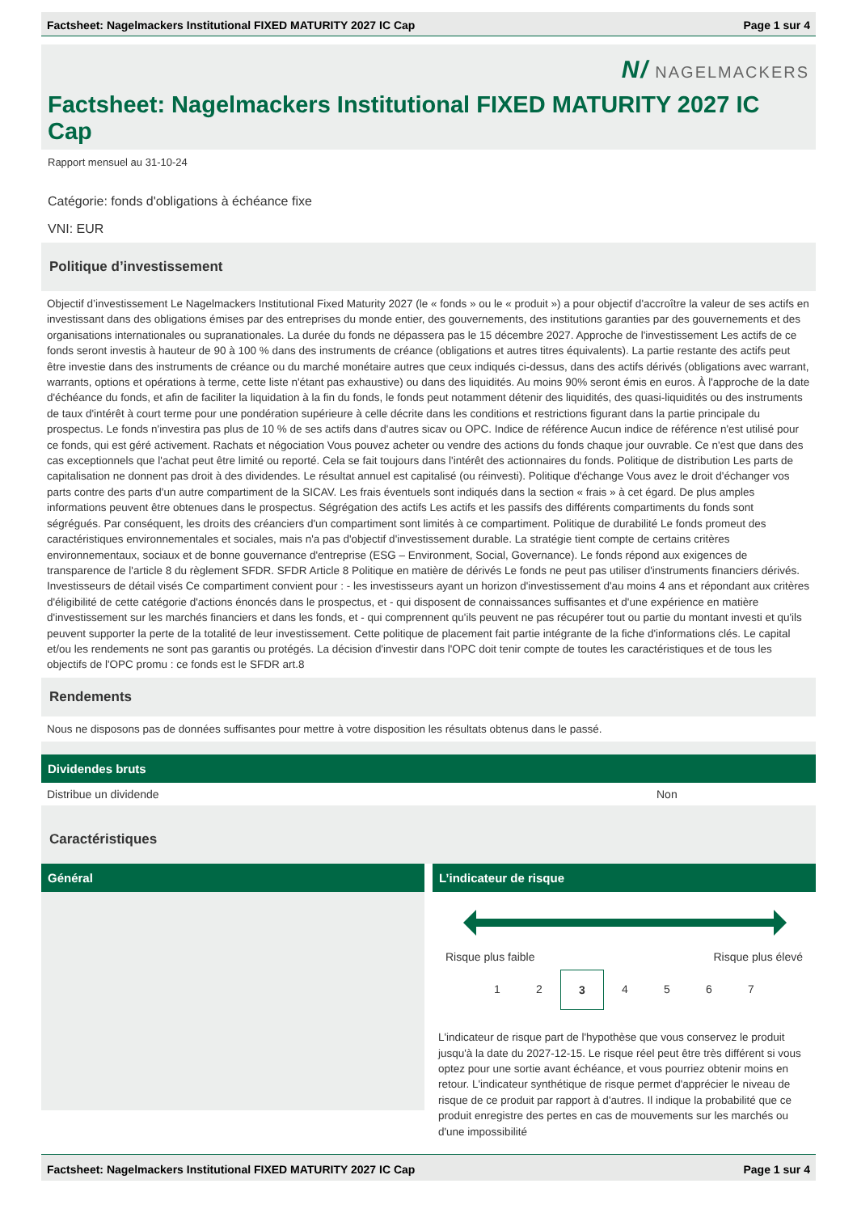Factsheet: Nagelmackers Institutional FIXED MATURITY 2027 IC Cap Page 1 sur 4
N/ NAGELMACKERS
Factsheet: Nagelmackers Institutional FIXED MATURITY 2027 IC Cap
Rapport mensuel au 31-10-24
Catégorie: fonds d'obligations à échéance fixe
VNI: EUR
Politique d’investissement
Objectif d’investissement Le Nagelmackers Institutional Fixed Maturity 2027 (le « fonds » ou le « produit ») a pour objectif d'accroître la valeur de ses actifs en investissant dans des obligations émises par des entreprises du monde entier, des gouvernements, des institutions garanties par des gouvernements et des organisations internationales ou supranationales. La durée du fonds ne dépassera pas le 15 décembre 2027. Approche de l'investissement Les actifs de ce fonds seront investis à hauteur de 90 à 100 % dans des instruments de créance (obligations et autres titres équivalents). La partie restante des actifs peut être investie dans des instruments de créance ou du marché monétaire autres que ceux indiqués ci-dessus, dans des actifs dérivés (obligations avec warrant, warrants, options et opérations à terme, cette liste n'étant pas exhaustive) ou dans des liquidités. Au moins 90% seront émis en euros. À l'approche de la date d'échéance du fonds, et afin de faciliter la liquidation à la fin du fonds, le fonds peut notamment détenir des liquidités, des quasi-liquidités ou des instruments de taux d'intérêt à court terme pour une pondération supérieure à celle décrite dans les conditions et restrictions figurant dans la partie principale du prospectus. Le fonds n'investira pas plus de 10 % de ses actifs dans d'autres sicav ou OPC. Indice de référence Aucun indice de référence n'est utilisé pour ce fonds, qui est géré activement. Rachats et négociation Vous pouvez acheter ou vendre des actions du fonds chaque jour ouvrable. Ce n'est que dans des cas exceptionnels que l'achat peut être limité ou reporté. Cela se fait toujours dans l'intérêt des actionnaires du fonds. Politique de distribution Les parts de capitalisation ne donnent pas droit à des dividendes. Le résultat annuel est capitalisé (ou réinvesti). Politique d'échange Vous avez le droit d'échanger vos parts contre des parts d'un autre compartiment de la SICAV. Les frais éventuels sont indiqués dans la section « frais » à cet égard. De plus amples informations peuvent être obtenues dans le prospectus. Ségrégation des actifs Les actifs et les passifs des différents compartiments du fonds sont ségrégués. Par conséquent, les droits des créanciers d'un compartiment sont limités à ce compartiment. Politique de durabilité Le fonds promeut des caractéristiques environnementales et sociales, mais n'a pas d'objectif d'investissement durable. La stratégie tient compte de certains critères environnementaux, sociaux et de bonne gouvernance d'entreprise (ESG – Environment, Social, Governance). Le fonds répond aux exigences de transparence de l'article 8 du règlement SFDR. SFDR Article 8 Politique en matière de dérivés Le fonds ne peut pas utiliser d'instruments financiers dérivés. Investisseurs de détail visés Ce compartiment convient pour : - les investisseurs ayant un horizon d'investissement d'au moins 4 ans et répondant aux critères d'éligibilité de cette catégorie d'actions énoncés dans le prospectus, et - qui disposent de connaissances suffisantes et d'une expérience en matière d'investissement sur les marchés financiers et dans les fonds, et - qui comprennent qu'ils peuvent ne pas récupérer tout ou partie du montant investi et qu'ils peuvent supporter la perte de la totalité de leur investissement. Cette politique de placement fait partie intégrante de la fiche d'informations clés. Le capital et/ou les rendements ne sont pas garantis ou protégés. La décision d'investir dans l'OPC doit tenir compte de toutes les caractéristiques et de tous les objectifs de l'OPC promu : ce fonds est le SFDR art.8
Rendements
Nous ne disposons pas de données suffisantes pour mettre à votre disposition les résultats obtenus dans le passé.
Dividendes bruts
| Distribue un dividende | Non |
Caractéristiques
Général
L’indicateur de risque
Risque plus faible Risque plus élevé
1 2 3 4 5 6 7
L'indicateur de risque part de l'hypothèse que vous conservez le produit jusqu'à la date du 2027-12-15. Le risque réel peut être très différent si vous optez pour une sortie avant échéance, et vous pourriez obtenir moins en retour. L'indicateur synthétique de risque permet d'apprécier le niveau de risque de ce produit par rapport à d'autres. Il indique la probabilité que ce produit enregistre des pertes en cas de mouvements sur les marchés ou d'une impossibilité
Factsheet: Nagelmackers Institutional FIXED MATURITY 2027 IC Cap Page 1 sur 4